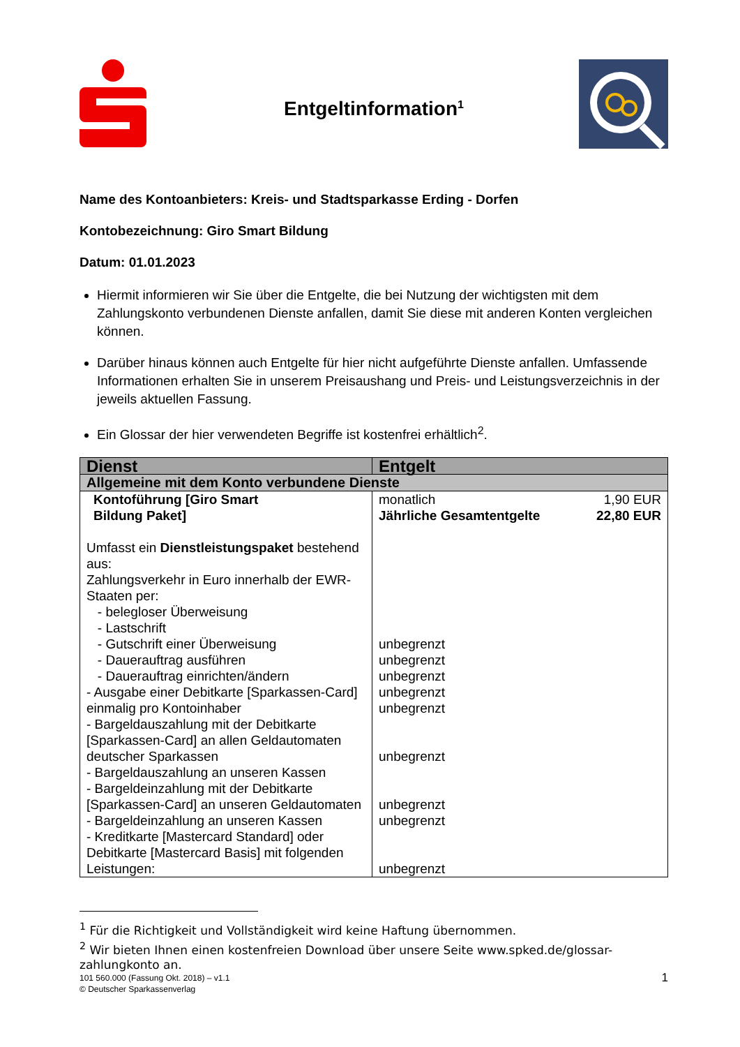Entgeltinformation<sup>1</sup>
Name des Kontoanbieters: Kreis- und Stadtsparkasse Erding - Dorfen
Kontobezeichnung: Giro Smart Bildung
Datum: 01.01.2023
Hiermit informieren wir Sie über die Entgelte, die bei Nutzung der wichtigsten mit dem Zahlungskonto verbundenen Dienste anfallen, damit Sie diese mit anderen Konten vergleichen können.
Darüber hinaus können auch Entgelte für hier nicht aufgeführte Dienste anfallen. Umfassende Informationen erhalten Sie in unserem Preisaushang und Preis- und Leistungsverzeichnis in der jeweils aktuellen Fassung.
Ein Glossar der hier verwendeten Begriffe ist kostenfrei erhältlich<sup>2</sup>.
| Dienst | Entgelt |
| --- | --- |
| Allgemeine mit dem Konto verbundene Dienste | |
| Kontoführung [Giro Smart Bildung Paket] Umfasst ein Dienstleistungspaket bestehend aus: Zahlungsverkehr in Euro innerhalb der EWR-Staaten per: - belegloser Überweisung - Lastschrift - Gutschrift einer Überweisung - Dauerauftrag ausführen - Dauerauftrag einrichten/ändern - Ausgabe einer Debitkarte [Sparkassen-Card] einmalig pro Kontoinhaber - Bargeldauszahlung mit der Debitkarte [Sparkassen-Card] an allen Geldautomaten deutscher Sparkassen - Bargeldauszahlung an unseren Kassen - Bargeldeinzahlung mit der Debitkarte [Sparkassen-Card] an unseren Geldautomaten - Bargeldeinzahlung an unseren Kassen - Kreditkarte [Mastercard Standard] oder Debitkarte [Mastercard Basis] mit folgenden Leistungen: | monatlich 1,90 EUR Jährliche Gesamtentgelte 22,80 EUR unbegrenzt unbegrenzt unbegrenzt unbegrenzt unbegrenzt unbegrenzt unbegrenzt unbegrenzt unbegrenzt |
<sup>1</sup> Für die Richtigkeit und Vollständigkeit wird keine Haftung übernommen.
<sup>2</sup> Wir bieten Ihnen einen kostenfreien Download über unsere Seite www.spked.de/glossar-zahlungkonto an.
101 560.000 (Fassung Okt. 2018) – v1.1
© Deutscher Sparkassenverlag 1